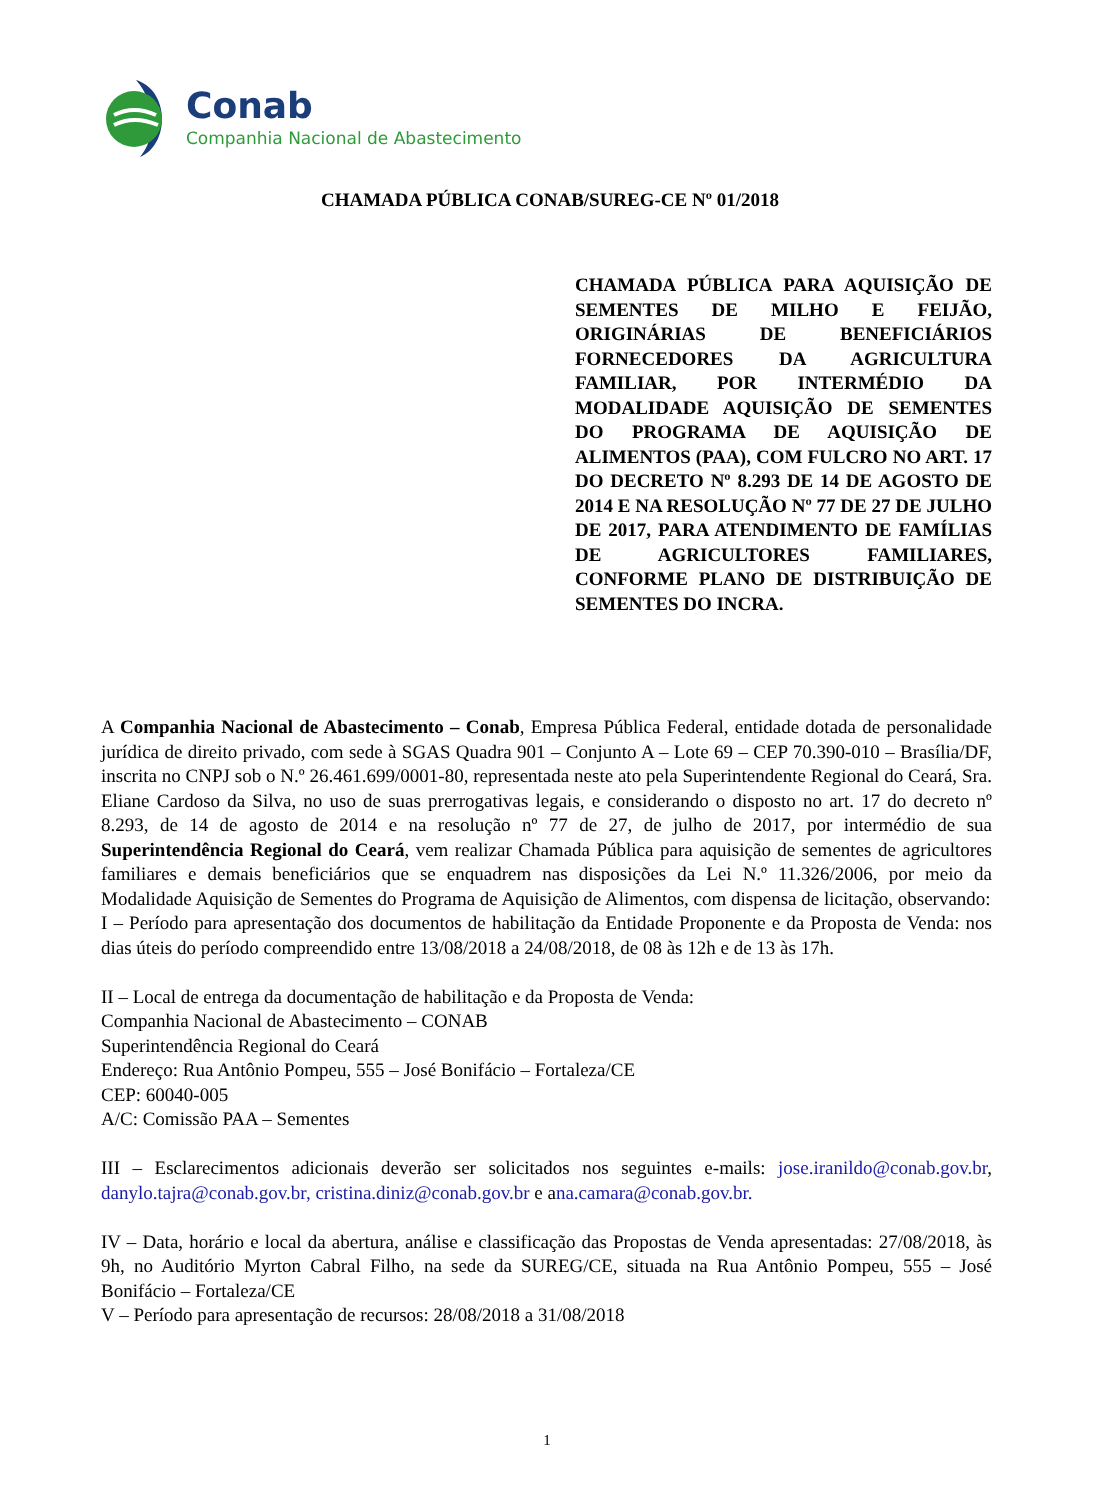Conab
Companhia Nacional de Abastecimento
CHAMADA PÚBLICA CONAB/SUREG-CE Nº 01/2018
CHAMADA PÚBLICA PARA AQUISIÇÃO DE SEMENTES DE MILHO E FEIJÃO, ORIGINÁRIAS DE BENEFICIÁRIOS FORNECEDORES DA AGRICULTURA FAMILIAR, POR INTERMÉDIO DA MODALIDADE AQUISIÇÃO DE SEMENTES DO PROGRAMA DE AQUISIÇÃO DE ALIMENTOS (PAA), COM FULCRO NO ART. 17 DO DECRETO Nº 8.293 DE 14 DE AGOSTO DE 2014 E NA RESOLUÇÃO Nº 77 DE 27 DE JULHO DE 2017, PARA ATENDIMENTO DE FAMÍLIAS DE AGRICULTORES FAMILIARES, CONFORME PLANO DE DISTRIBUIÇÃO DE SEMENTES DO INCRA.
A Companhia Nacional de Abastecimento – Conab, Empresa Pública Federal, entidade dotada de personalidade jurídica de direito privado, com sede à SGAS Quadra 901 – Conjunto A – Lote 69 – CEP 70.390-010 – Brasília/DF, inscrita no CNPJ sob o N.º 26.461.699/0001-80, representada neste ato pela Superintendente Regional do Ceará, Sra. Eliane Cardoso da Silva, no uso de suas prerrogativas legais, e considerando o disposto no art. 17 do decreto nº 8.293, de 14 de agosto de 2014 e na resolução nº 77 de 27, de julho de 2017, por intermédio de sua Superintendência Regional do Ceará, vem realizar Chamada Pública para aquisição de sementes de agricultores familiares e demais beneficiários que se enquadrem nas disposições da Lei N.º 11.326/2006, por meio da Modalidade Aquisição de Sementes do Programa de Aquisição de Alimentos, com dispensa de licitação, observando:
I – Período para apresentação dos documentos de habilitação da Entidade Proponente e da Proposta de Venda: nos dias úteis do período compreendido entre 13/08/2018 a 24/08/2018, de 08 às 12h e de 13 às 17h.
II – Local de entrega da documentação de habilitação e da Proposta de Venda:
Companhia Nacional de Abastecimento – CONAB
Superintendência Regional do Ceará
Endereço: Rua Antônio Pompeu, 555 – José Bonifácio – Fortaleza/CE
CEP: 60040-005
A/C: Comissão PAA – Sementes
III – Esclarecimentos adicionais deverão ser solicitados nos seguintes e-mails: jose.iranildo@conab.gov.br, danylo.tajra@conab.gov.br, cristina.diniz@conab.gov.br e ana.camara@conab.gov.br.
IV – Data, horário e local da abertura, análise e classificação das Propostas de Venda apresentadas: 27/08/2018, às 9h, no Auditório Myrton Cabral Filho, na sede da SUREG/CE, situada na Rua Antônio Pompeu, 555 – José Bonifácio – Fortaleza/CE
V – Período para apresentação de recursos: 28/08/2018 a 31/08/2018
1